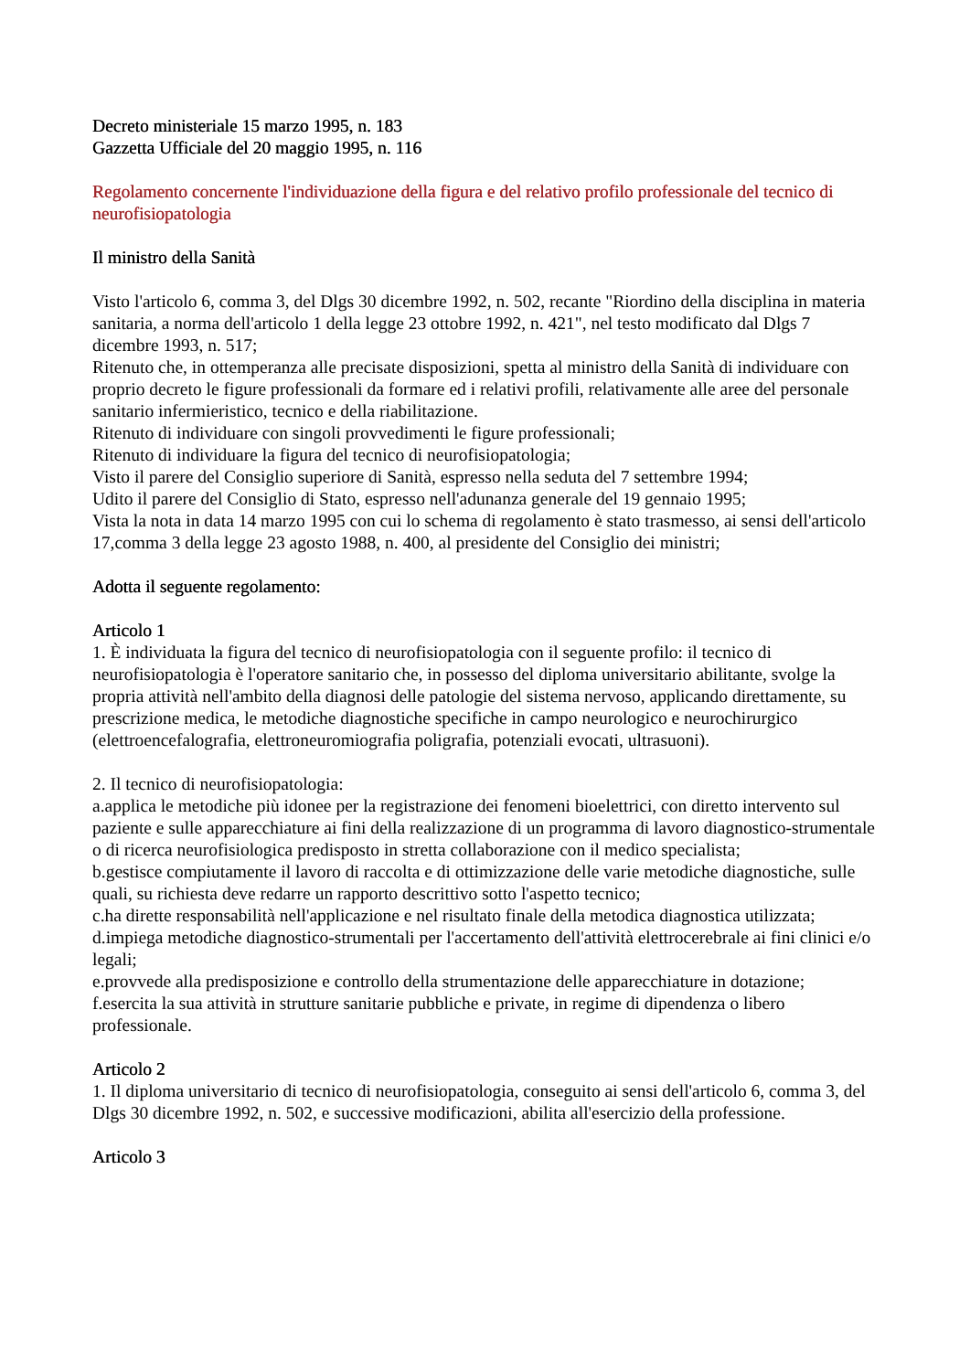Decreto ministeriale 15 marzo 1995, n. 183
Gazzetta Ufficiale del 20 maggio 1995, n. 116
Regolamento concernente l'individuazione della figura e del relativo profilo professionale del tecnico di neurofisiopatologia
Il ministro della Sanità
Visto l'articolo 6, comma 3, del Dlgs 30 dicembre 1992, n. 502, recante "Riordino della disciplina in materia sanitaria, a norma dell'articolo 1 della legge 23 ottobre 1992, n. 421", nel testo modificato dal Dlgs 7 dicembre 1993, n. 517;
Ritenuto che, in ottemperanza alle precisate disposizioni, spetta al ministro della Sanità di individuare con proprio decreto le figure professionali da formare ed i relativi profili, relativamente alle aree del personale sanitario infermieristico, tecnico e della riabilitazione.
Ritenuto di individuare con singoli provvedimenti le figure professionali;
Ritenuto di individuare la figura del tecnico di neurofisiopatologia;
Visto il parere del Consiglio superiore di Sanità, espresso nella seduta del 7 settembre 1994;
Udito il parere del Consiglio di Stato, espresso nell'adunanza generale del 19 gennaio 1995;
Vista la nota in data 14 marzo 1995 con cui lo schema di regolamento è stato trasmesso, ai sensi dell'articolo 17,comma 3 della legge 23 agosto 1988, n. 400, al presidente del Consiglio dei ministri;
Adotta il seguente regolamento:
Articolo 1
1. È individuata la figura del tecnico di neurofisiopatologia con il seguente profilo: il tecnico di neurofisiopatologia è l'operatore sanitario che, in possesso del diploma universitario abilitante, svolge la propria attività nell'ambito della diagnosi delle patologie del sistema nervoso, applicando direttamente, su prescrizione medica, le metodiche diagnostiche specifiche in campo neurologico e neurochirurgico (elettroencefalografia, elettroneuromiografia poligrafia, potenziali evocati, ultrasuoni).
2. Il tecnico di neurofisiopatologia:
a.applica le metodiche più idonee per la registrazione dei fenomeni bioelettrici, con diretto intervento sul paziente e sulle apparecchiature ai fini della realizzazione di un programma di lavoro diagnostico-strumentale o di ricerca neurofisiologica predisposto in stretta collaborazione con il medico specialista;
b.gestisce compiutamente il lavoro di raccolta e di ottimizzazione delle varie metodiche diagnostiche, sulle quali, su richiesta deve redarre un rapporto descrittivo sotto l'aspetto tecnico;
c.ha dirette responsabilità nell'applicazione e nel risultato finale della metodica diagnostica utilizzata;
d.impiega metodiche diagnostico-strumentali per l'accertamento dell'attività elettrocerebrale ai fini clinici e/o legali;
e.provvede alla predisposizione e controllo della strumentazione delle apparecchiature in dotazione;
f.esercita la sua attività in strutture sanitarie pubbliche e private, in regime di dipendenza o libero professionale.
Articolo 2
1. Il diploma universitario di tecnico di neurofisiopatologia, conseguito ai sensi dell'articolo 6, comma 3, del Dlgs 30 dicembre 1992, n. 502, e successive modificazioni, abilita all'esercizio della professione.
Articolo 3